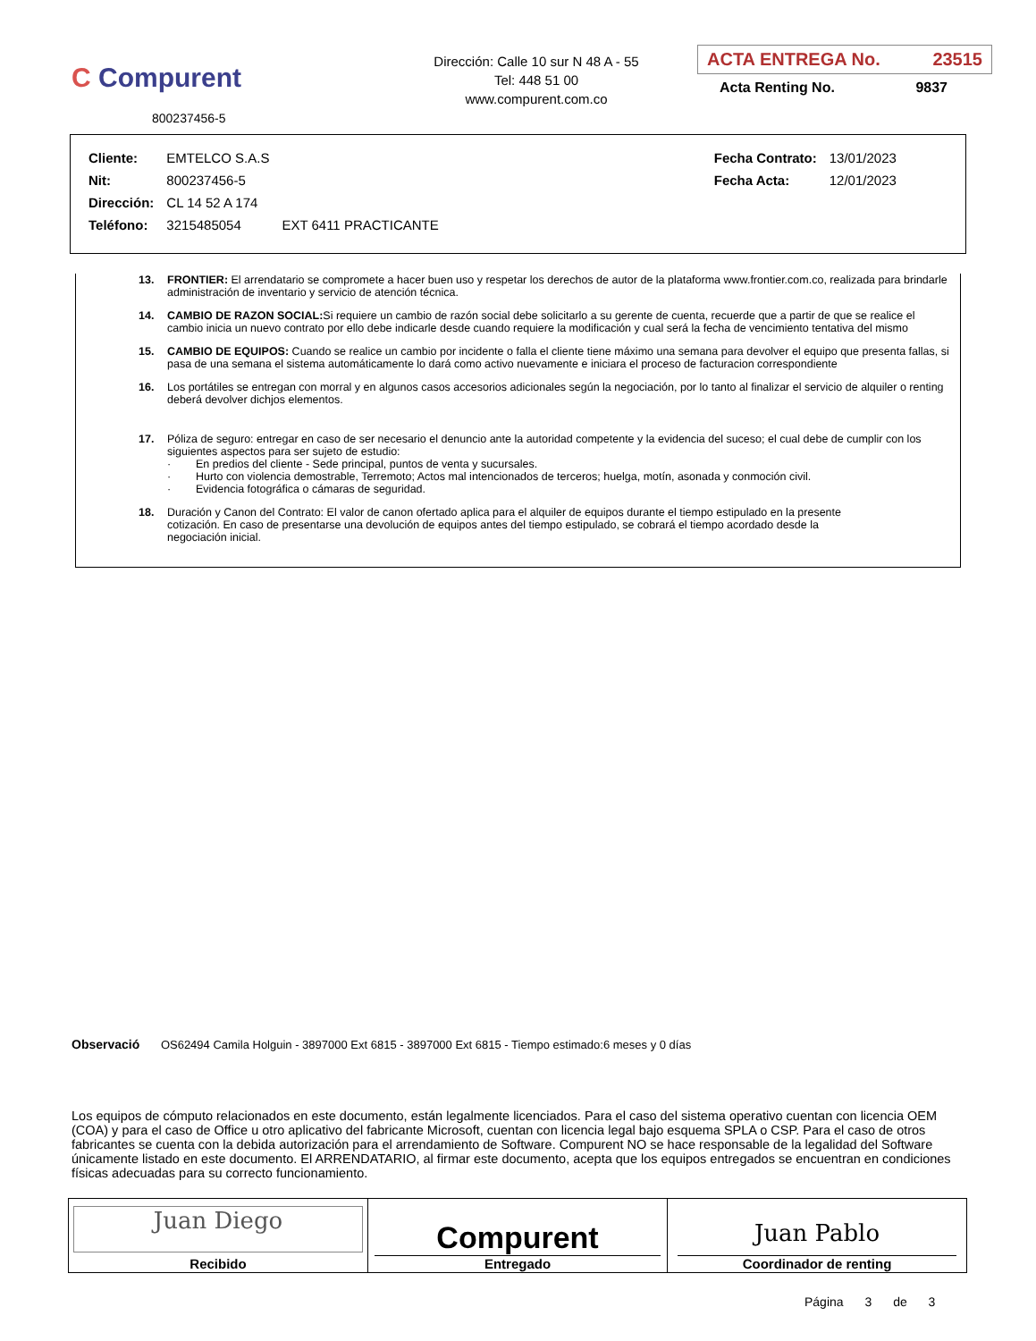C Compurent
800237456-5
Dirección: Calle 10 sur N 48 A - 55
Tel: 448 51 00
www.compurent.com.co
ACTA ENTREGA No. 23515
Acta Renting No. 9837
| Cliente: | EMTELCO S.A.S | | | Fecha Contrato: | 13/01/2023 |
| Nit: | 800237456-5 | | | Fecha Acta: | 12/01/2023 |
| Dirección: | CL 14 52 A 174 | | | | |
| Teléfono: | 3215485054 | EXT 6411 PRACTICANTE | | | |
13. FRONTIER: El arrendatario se compromete a hacer buen uso y respetar los derechos de autor de la plataforma www.frontier.com.co, realizada para brindarle administración de inventario y servicio de atención técnica.
14. CAMBIO DE RAZON SOCIAL: Si requiere un cambio de razón social debe solicitarlo a su gerente de cuenta, recuerde que a partir de que se realice el cambio inicia un nuevo contrato por ello debe indicarle desde cuando requiere la modificación y cual será la fecha de vencimiento tentativa del mismo
15. CAMBIO DE EQUIPOS: Cuando se realice un cambio por incidente o falla el cliente tiene máximo una semana para devolver el equipo que presenta fallas, si pasa de una semana el sistema automáticamente lo dará como activo nuevamente e iniciara el proceso de facturacion correspondiente
16. Los portátiles se entregan con morral y en algunos casos accesorios adicionales según la negociación, por lo tanto al finalizar el servicio de alquiler o renting deberá devolver dichjos elementos.
17. Póliza de seguro: entregar en caso de ser necesario el denuncio ante la autoridad competente y la evidencia del suceso; el cual debe de cumplir con los siguientes aspectos para ser sujeto de estudio:
· En predios del cliente - Sede principal, puntos de venta y sucursales.
· Hurto con violencia demostrable, Terremoto; Actos mal intencionados de terceros; huelga, motín, asonada y conmoción civil.
· Evidencia fotográfica o cámaras de seguridad.
18. Duración y Canon del Contrato: El valor de canon ofertado aplica para el alquiler de equipos durante el tiempo estipulado en la presente cotización. En caso de presentarse una devolución de equipos antes del tiempo estipulado, se cobrará el tiempo acordado desde la negociación inicial.
Observació OS62494 Camila Holguin - 3897000 Ext 6815 - 3897000 Ext 6815 - Tiempo estimado:6 meses y 0 días
Los equipos de cómputo relacionados en este documento, están legalmente licenciados. Para el caso del sistema operativo cuentan con licencia OEM (COA) y para el caso de Office u otro aplicativo del fabricante Microsoft, cuentan con licencia legal bajo esquema SPLA o CSP. Para el caso de otros fabricantes se cuenta con la debida autorización para el arrendamiento de Software. Compurent NO se hace responsable de la legalidad del Software únicamente listado en este documento. El ARRENDATARIO, al firmar este documento, acepta que los equipos entregados se encuentran en condiciones físicas adecuadas para su correcto funcionamiento.
| Juan Diego Recibido | Compurent Entregado | Juan Pablo Coordinador de renting |
Página 3 de 3